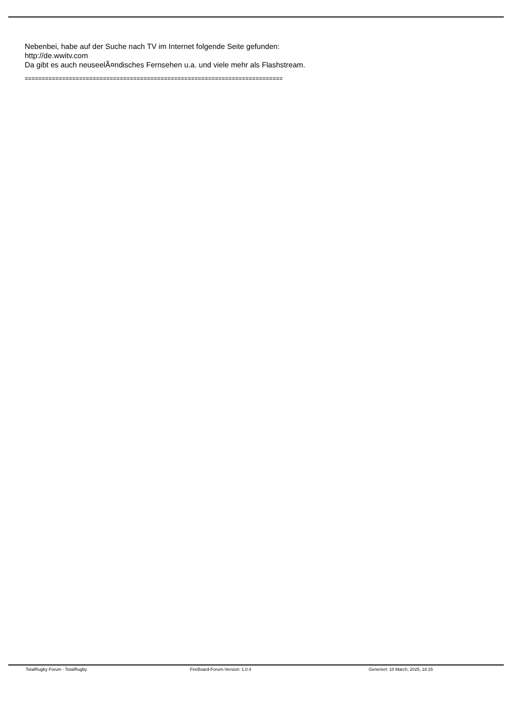Nebenbei, habe auf der Suche nach TV im Internet folgende Seite gefunden:
http://de.wwitv.com
Da gibt es auch neuseelÃ¤ndisches Fernsehen u.a. und viele mehr als Flashstream.
============================================================================
TotalRugby Forum - TotalRugby FireBoard-Forum-Version: 1.0.4 Generiert: 10 March, 2025, 18:15